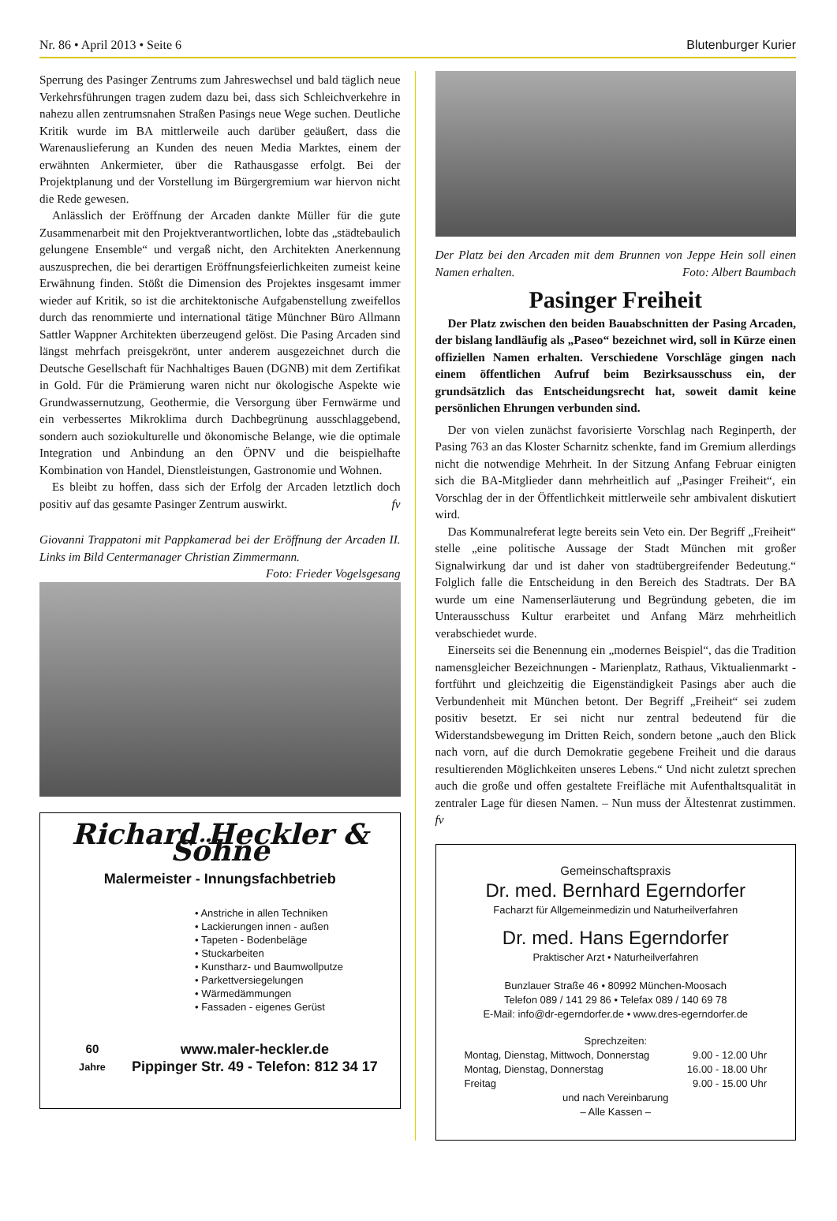Nr. 86 • April 2013 • Seite 6 Blutenburger Kurier
Sperrung des Pasinger Zentrums zum Jahreswechsel und bald täglich neue Verkehrsführungen tragen zudem dazu bei, dass sich Schleichverkehre in nahezu allen zentrumsnahen Straßen Pasings neue Wege suchen. Deutliche Kritik wurde im BA mittlerweile auch darüber geäußert, dass die Warenauslieferung an Kunden des neuen Media Marktes, einem der erwähnten Ankermieter, über die Rathausgasse erfolgt. Bei der Projektplanung und der Vorstellung im Bürgergremium war hiervon nicht die Rede gewesen.
Anlässlich der Eröffnung der Arcaden dankte Müller für die gute Zusammenarbeit mit den Projektverantwortlichen, lobte das „städtebaulich gelungene Ensemble“ und vergaß nicht, den Architekten Anerkennung auszusprechen, die bei derartigen Eröffnungsfeierlichkeiten zumeist keine Erwähnung finden. Stößt die Dimension des Projektes insgesamt immer wieder auf Kritik, so ist die architektonische Aufgabenstellung zweifellos durch das renommierte und international tätige Münchner Büro Allmann Sattler Wappner Architekten überzeugend gelöst. Die Pasing Arcaden sind längst mehrfach preisgekrönt, unter anderem ausgezeichnet durch die Deutsche Gesellschaft für Nachhaltiges Bauen (DGNB) mit dem Zertifikat in Gold. Für die Prämierung waren nicht nur ökologische Aspekte wie Grundwassernutzung, Geothermie, die Versorgung über Fernwärme und ein verbessertes Mikroklima durch Dachbegrünung ausschlaggebend, sondern auch soziokulturelle und ökonomische Belange, wie die optimale Integration und Anbindung an den ÖPNV und die beispielhafte Kombination von Handel, Dienstleistungen, Gastronomie und Wohnen.
Es bleibt zu hoffen, dass sich der Erfolg der Arcaden letztlich doch positiv auf das gesamte Pasinger Zentrum auswirkt. fv
Giovanni Trappatoni mit Pappkamerad bei der Eröffnung der Arcaden II. Links im Bild Centermanager Christian Zimmermann.
Foto: Frieder Vogelsgesang
Richard Heckler & Söhne
Malermeister - Innungsfachbetrieb
• Anstriche in allen Techniken
• Lackierungen innen - außen
• Tapeten - Bodenbeläge
• Stuckarbeiten
• Kunstharz- und Baumwollputze
• Parkettversiegelungen
• Wärmedämmungen
• Fassaden - eigenes Gerüst
60
Jahre
www.maler-heckler.de
Pippinger Str. 49 - Telefon: 812 34 17
Der Platz bei den Arcaden mit dem Brunnen von Jeppe Hein soll einen Namen erhalten. Foto: Albert Baumbach
Pasinger Freiheit
Der Platz zwischen den beiden Bauabschnitten der Pasing Arcaden, der bislang landläufig als „Paseo“ bezeichnet wird, soll in Kürze einen offiziellen Namen erhalten. Verschiedene Vorschläge gingen nach einem öffentlichen Aufruf beim Bezirksausschuss ein, der grundsätzlich das Entscheidungsrecht hat, soweit damit keine persönlichen Ehrungen verbunden sind.
Der von vielen zunächst favorisierte Vorschlag nach Reginperth, der Pasing 763 an das Kloster Scharnitz schenkte, fand im Gremium allerdings nicht die notwendige Mehrheit. In der Sitzung Anfang Februar einigten sich die BA-Mitglieder dann mehrheitlich auf „Pasinger Freiheit“, ein Vorschlag der in der Öffentlichkeit mittlerweile sehr ambivalent diskutiert wird.
Das Kommunalreferat legte bereits sein Veto ein. Der Begriff „Freiheit“ stelle „eine politische Aussage der Stadt München mit großer Signalwirkung dar und ist daher von stadtübergreifender Bedeutung.“ Folglich falle die Entscheidung in den Bereich des Stadtrats. Der BA wurde um eine Namenserläuterung und Begründung gebeten, die im Unterausschuss Kultur erarbeitet und Anfang März mehrheitlich verabschiedet wurde.
Einerseits sei die Benennung ein „modernes Beispiel“, das die Tradition namensgleicher Bezeichnungen - Marienplatz, Rathaus, Viktualienmarkt - fortführt und gleichzeitig die Eigenständigkeit Pasings aber auch die Verbundenheit mit München betont. Der Begriff „Freiheit“ sei zudem positiv besetzt. Er sei nicht nur zentral bedeutend für die Widerstandsbewegung im Dritten Reich, sondern betone „auch den Blick nach vorn, auf die durch Demokratie gegebene Freiheit und die daraus resultierenden Möglichkeiten unseres Lebens.“ Und nicht zuletzt sprechen auch die große und offen gestaltete Freifläche mit Aufenthaltsqualität in zentraler Lage für diesen Namen. – Nun muss der Ältestenrat zustimmen. fv
Gemeinschaftspraxis
Dr. med. Bernhard Egerndorfer
Facharzt für Allgemeinmedizin und Naturheilverfahren
Dr. med. Hans Egerndorfer
Praktischer Arzt • Naturheilverfahren
Bunzlauer Straße 46 • 80992 München-Moosach
Telefon 089 / 141 29 86 • Telefax 089 / 140 69 78
E-Mail: info@dr-egerndorfer.de • www.dres-egerndorfer.de
Sprechzeiten:
Montag, Dienstag, Mittwoch, Donnerstag
Montag, Dienstag, Donnerstag
Freitag 9.00 - 12.00 Uhr
16.00 - 18.00 Uhr
9.00 - 15.00 Uhr
und nach Vereinbarung
– Alle Kassen –